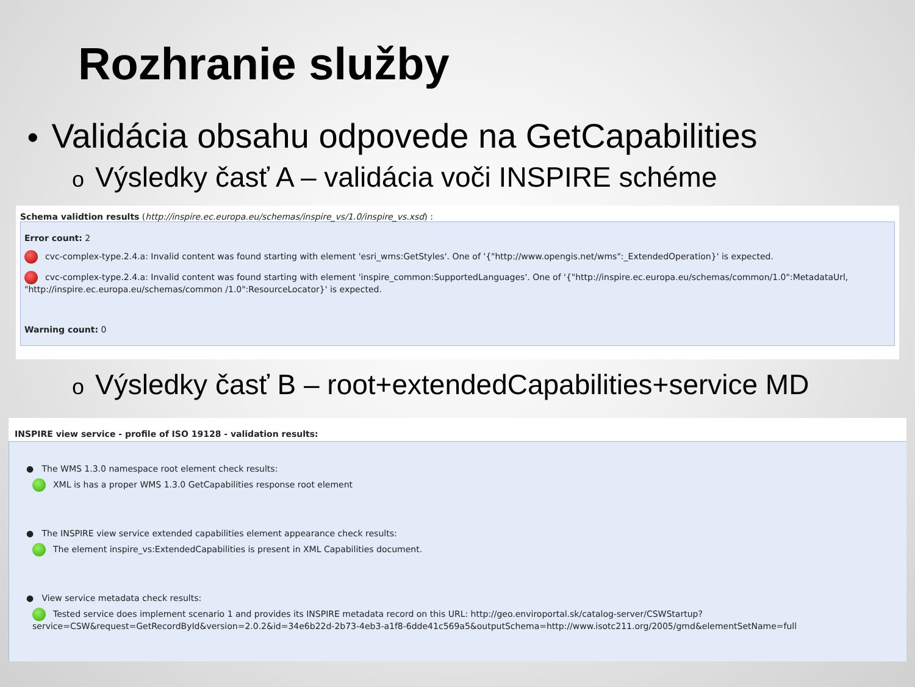Rozhranie služby
• Validácia obsahu odpovede na GetCapabilities
o Výsledky časť A – validácia voči INSPIRE schéme
Schema validtion results (http://inspire.ec.europa.eu/schemas/inspire_vs/1.0/inspire_vs.xsd) :
Error count: 2
cvc-complex-type.2.4.a: Invalid content was found starting with element 'esri_wms:GetStyles'. One of '{"http://www.opengis.net/wms":_ExtendedOperation}' is expected.
cvc-complex-type.2.4.a: Invalid content was found starting with element 'inspire_common:SupportedLanguages'. One of '{"http://inspire.ec.europa.eu/schemas/common/1.0":MetadataUrl, "http://inspire.ec.europa.eu/schemas/common /1.0":ResourceLocator}' is expected.
Warning count: 0
o Výsledky časť B – root+extendedCapabilities+service MD
INSPIRE view service - profile of ISO 19128 - validation results:
● The WMS 1.3.0 namespace root element check results:
XML is has a proper WMS 1.3.0 GetCapabilities response root element
● The INSPIRE view service extended capabilities element appearance check results:
The element inspire_vs:ExtendedCapabilities is present in XML Capabilities document.
● View service metadata check results:
Tested service does implement scenario 1 and provides its INSPIRE metadata record on this URL: http://geo.enviroportal.sk/catalog-server/CSWStartup?service=CSW&request=GetRecordById&version=2.0.2&id=34e6b22d-2b73-4eb3-a1f8-6dde41c569a5&outputSchema=http://www.isotc211.org/2005/gmd&elementSetName=full